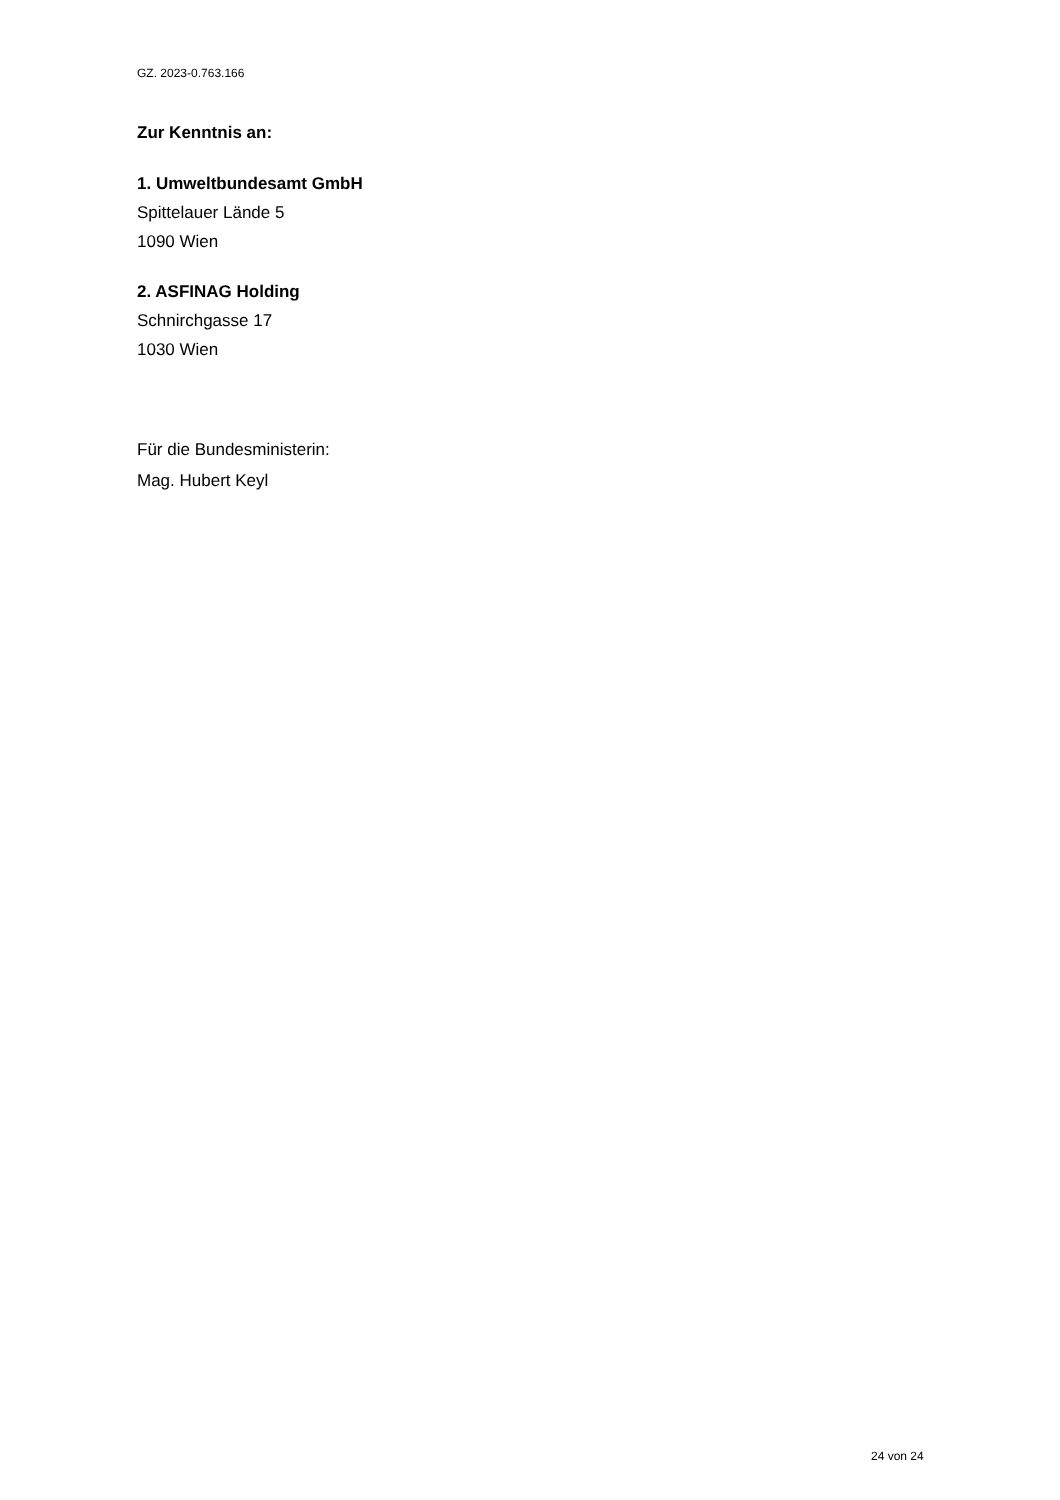GZ. 2023-0.763.166
Zur Kenntnis an:
1. Umweltbundesamt GmbH
Spittelauer Lände 5
1090 Wien
2. ASFINAG Holding
Schnirchgasse 17
1030 Wien
Für die Bundesministerin:
Mag. Hubert Keyl
24 von 24